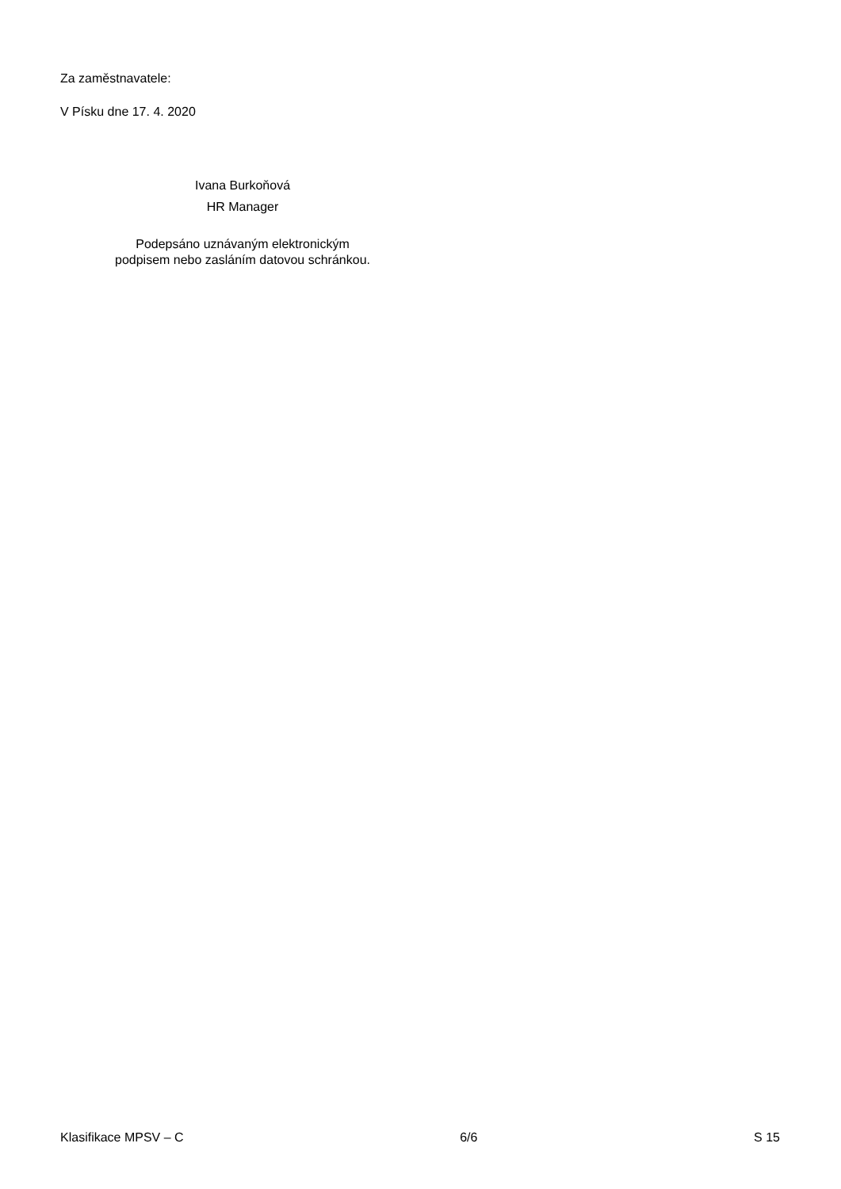Za zaměstnavatele:
V Písku dne 17. 4. 2020
Ivana Burkoňová
HR Manager
Podepsáno uznávaným elektronickým
podpisem nebo zasláním datovou schránkou.
Klasifikace MPSV – C 6/6 S 15